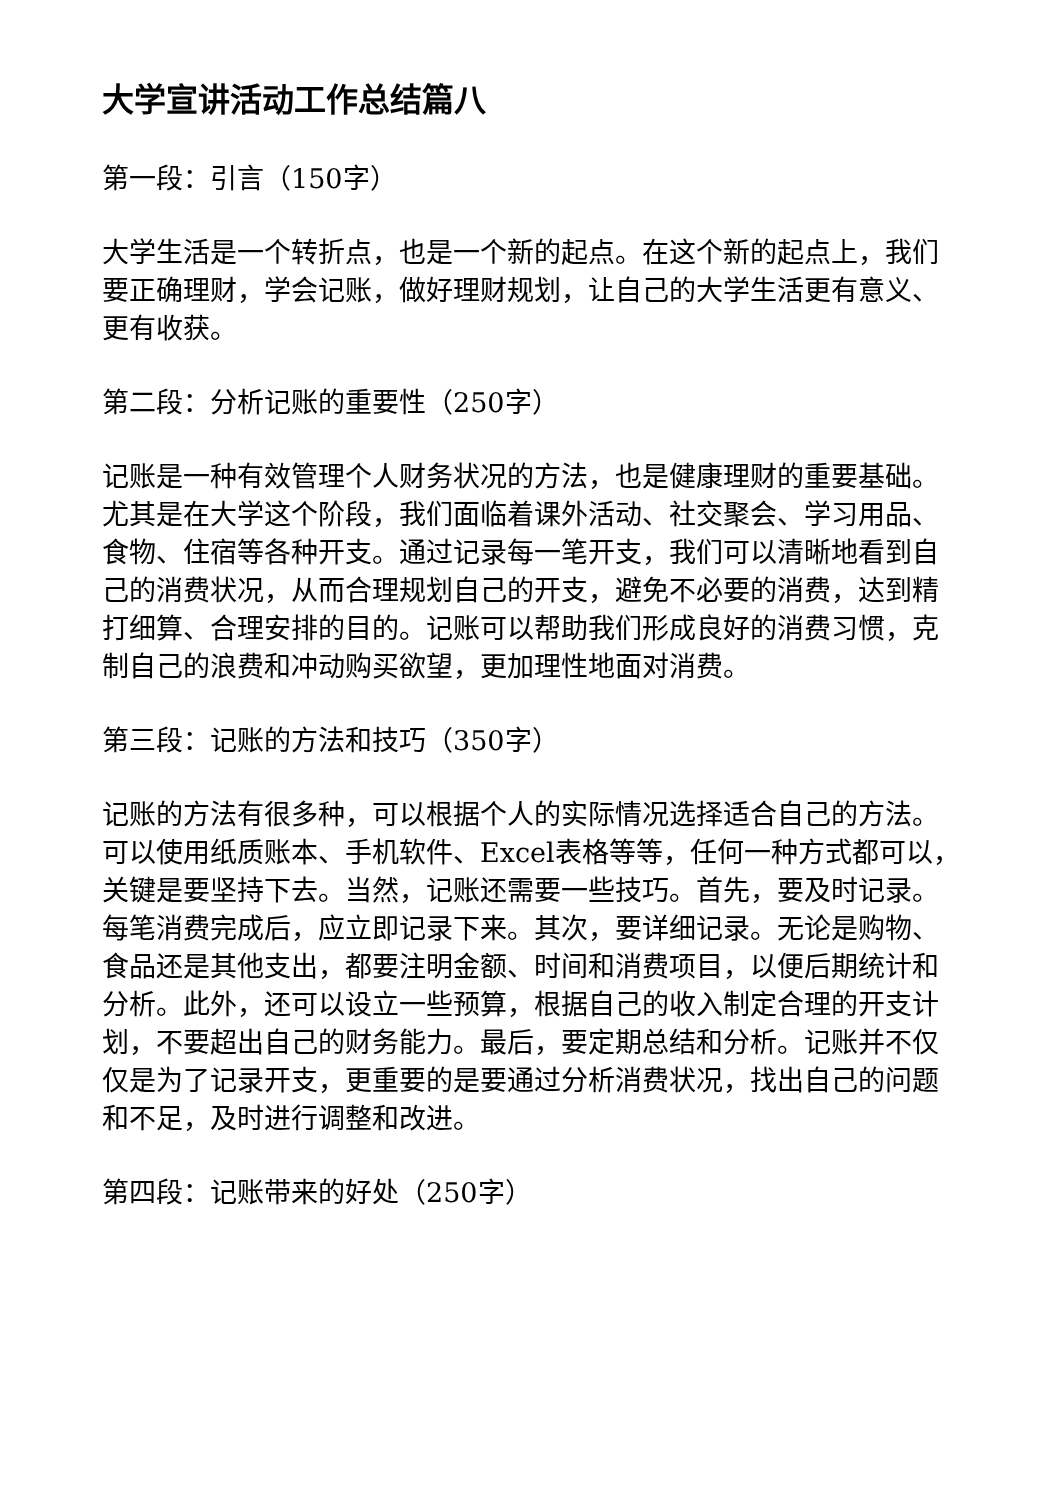大学宣讲活动工作总结篇八
第一段：引言（150字）
大学生活是一个转折点，也是一个新的起点。在这个新的起点上，我们要正确理财，学会记账，做好理财规划，让自己的大学生活更有意义、更有收获。
第二段：分析记账的重要性（250字）
记账是一种有效管理个人财务状况的方法，也是健康理财的重要基础。尤其是在大学这个阶段，我们面临着课外活动、社交聚会、学习用品、食物、住宿等各种开支。通过记录每一笔开支，我们可以清晰地看到自己的消费状况，从而合理规划自己的开支，避免不必要的消费，达到精打细算、合理安排的目的。记账可以帮助我们形成良好的消费习惯，克制自己的浪费和冲动购买欲望，更加理性地面对消费。
第三段：记账的方法和技巧（350字）
记账的方法有很多种，可以根据个人的实际情况选择适合自己的方法。可以使用纸质账本、手机软件、Excel表格等等，任何一种方式都可以，关键是要坚持下去。当然，记账还需要一些技巧。首先，要及时记录。每笔消费完成后，应立即记录下来。其次，要详细记录。无论是购物、食品还是其他支出，都要注明金额、时间和消费项目，以便后期统计和分析。此外，还可以设立一些预算，根据自己的收入制定合理的开支计划，不要超出自己的财务能力。最后，要定期总结和分析。记账并不仅仅是为了记录开支，更重要的是要通过分析消费状况，找出自己的问题和不足，及时进行调整和改进。
第四段：记账带来的好处（250字）